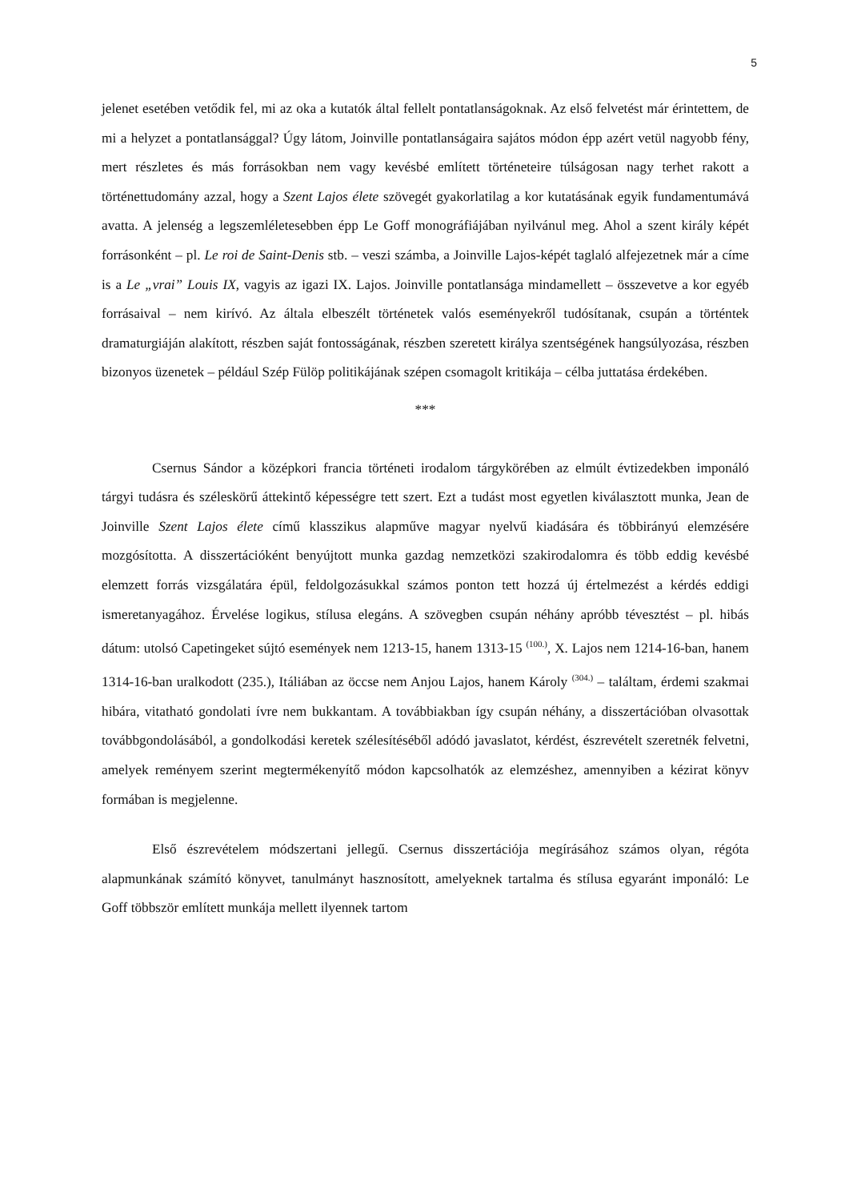5
jelenet esetében vetődik fel, mi az oka a kutatók által fellelt pontatlanságoknak. Az első felvetést már érintettem, de mi a helyzet a pontatlansággal? Úgy látom, Joinville pontatlanságaira sajátos módon épp azért vetül nagyobb fény, mert részletes és más forrásokban nem vagy kevésbé említett történeteire túlságosan nagy terhet rakott a történettudomány azzal, hogy a Szent Lajos élete szövegét gyakorlatilag a kor kutatásának egyik fundamentumává avatta. A jelenség a legszemléletesebben épp Le Goff monográfiájában nyilvánul meg. Ahol a szent király képét forrásonként – pl. Le roi de Saint-Denis stb. – veszi számba, a Joinville Lajos-képét taglaló alfejezetnek már a címe is a Le „vrai” Louis IX, vagyis az igazi IX. Lajos. Joinville pontatlansága mindamellett – összevetve a kor egyéb forrásaival – nem kirívó. Az általa elbeszélt történetek valós eseményekről tudósítanak, csupán a történtek dramaturgiáján alakított, részben saját fontosságának, részben szeretett királya szentségének hangsúlyozása, részben bizonyos üzenetek – például Szép Fülöp politikájának szépen csomagolt kritikája – célba juttatása érdekében.
***
Csernus Sándor a középkori francia történeti irodalom tárgykörében az elmúlt évtizedekben imponáló tárgyi tudásra és széleskörű áttekintő képességre tett szert. Ezt a tudást most egyetlen kiválasztott munka, Jean de Joinville Szent Lajos élete című klasszikus alapműve magyar nyelvű kiadására és többirányú elemzésére mozgósította. A disszertációként benyújtott munka gazdag nemzetközi szakirodalomra és több eddig kevésbé elemzett forrás vizsgálatára épül, feldolgozásukkal számos ponton tett hozzá új értelmezést a kérdés eddigi ismeretanyagához. Érvelése logikus, stílusa elegáns. A szövegben csupán néhány apróbb tévesztést – pl. hibás dátum: utolsó Capetingeket sújtó események nem 1213-15, hanem 1313-15 <sup>(100.)</sup>, X. Lajos nem 1214-16-ban, hanem 1314-16-ban uralkodott (235.), Itáliában az öccse nem Anjou Lajos, hanem Károly <sup>(304.)</sup> – találtam, érdemi szakmai hibára, vitatható gondolati ívre nem bukkantam. A továbbiakban így csupán néhány, a disszertációban olvasottak továbbgondolásából, a gondolkodási keretek szélesítéséből adódó javaslatot, kérdést, észrevételt szeretnék felvetni, amelyek reményem szerint megtermékenyítő módon kapcsolhatók az elemzéshez, amennyiben a kézirat könyv formában is megjelenne.
Első észrevételem módszertani jellegű. Csernus disszertációja megírásához számos olyan, régóta alapmunkának számító könyvet, tanulmányt hasznosított, amelyeknek tartalma és stílusa egyaránt imponáló: Le Goff többször említett munkája mellett ilyennek tartom